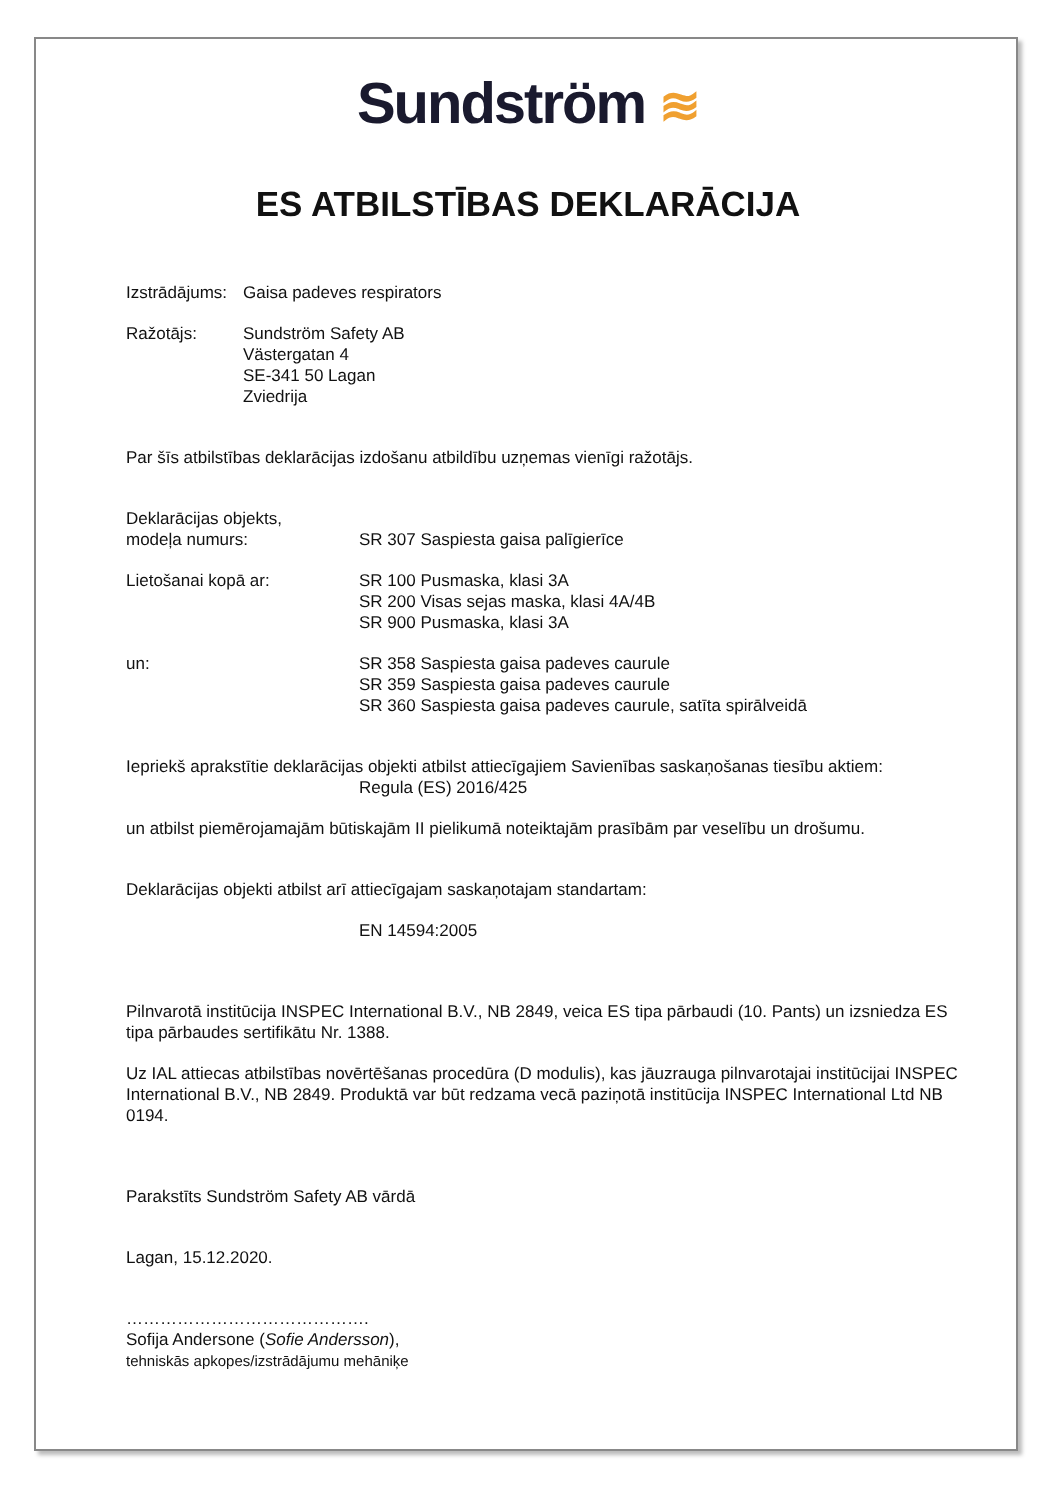Sundström ≋
ES ATBILSTĪBAS DEKLARĀCIJA
Izstrādājums:
Gaisa padeves respirators
Ražotājs: Sundström Safety AB
Västergatan 4
SE-341 50 Lagan
Zviedrija
Par šīs atbilstības deklarācijas izdošanu atbildību uzņemas vienīgi ražotājs.
Deklarācijas objekts,
modeļa numurs:
SR 307 Saspiesta gaisa palīgierīce
Lietošanai kopā ar: SR 100 Pusmaska, klasi 3A
SR 200 Visas sejas maska, klasi 4A/4B
SR 900 Pusmaska, klasi 3A
un: SR 358 Saspiesta gaisa padeves caurule
SR 359 Saspiesta gaisa padeves caurule
SR 360 Saspiesta gaisa padeves caurule, satīta spirālveidā
Iepriekš aprakstītie deklarācijas objekti atbilst attiecīgajiem Savienības saskaņošanas tiesību aktiem:
Regula (ES) 2016/425
un atbilst piemērojamajām būtiskajām II pielikumā noteiktajām prasībām par veselību un drošumu.
Deklarācijas objekti atbilst arī attiecīgajam saskaņotajam standartam:
EN 14594:2005
Pilnvarotā institūcija INSPEC International B.V., NB 2849, veica ES tipa pārbaudi (10. Pants) un izsniedza ES tipa pārbaudes sertifikātu Nr. 1388.
Uz IAL attiecas atbilstības novērtēšanas procedūra (D modulis), kas jāuzrauga pilnvarotajai institūcijai INSPEC International B.V., NB 2849. Produktā var būt redzama vecā paziņotā institūcija INSPEC International Ltd NB 0194.
Parakstīts Sundström Safety AB vārdā
Lagan, 15.12.2020.
…………………………………….
Sofija Andersone (Sofie Andersson),
tehniskās apkopes/izstrādājumu mehāniķe